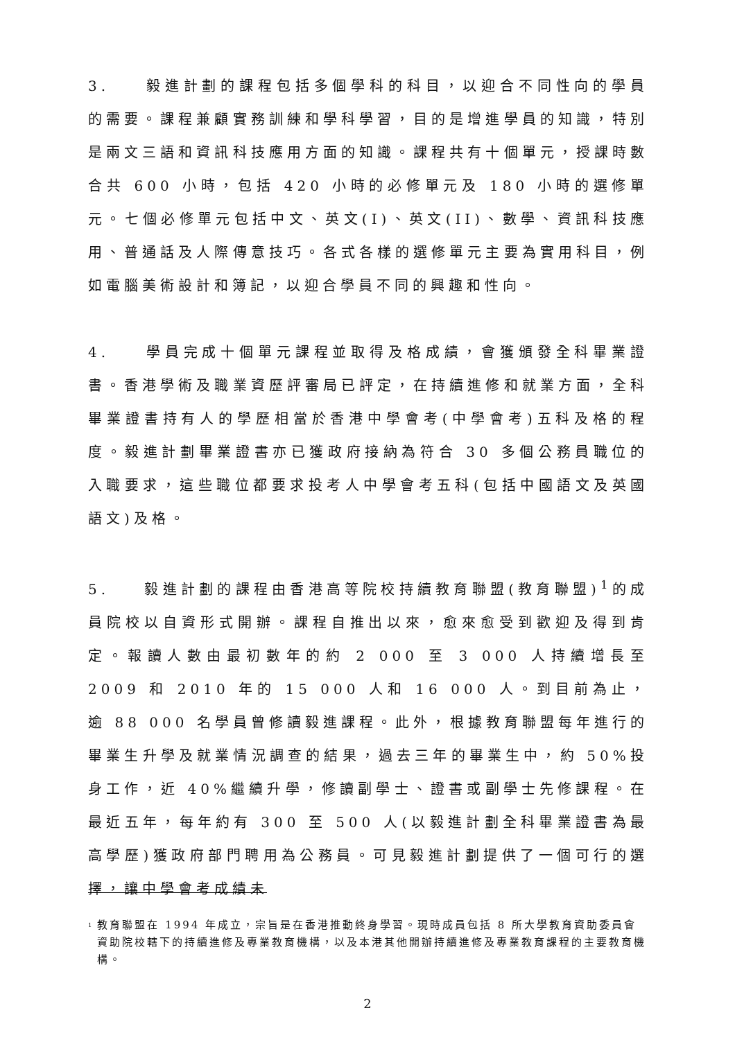3. 毅進計劃的課程包括多個學科的科目，以迎合不同性向的學員的需要。課程兼顧實務訓練和學科學習，目的是增進學員的知識，特別是兩文三語和資訊科技應用方面的知識。課程共有十個單元，授課時數合共 600 小時，包括 420 小時的必修單元及 180 小時的選修單元。七個必修單元包括中文、英文(I)、英文(II)、數學、資訊科技應用、普通話及人際傳意技巧。各式各樣的選修單元主要為實用科目，例如電腦美術設計和簿記，以迎合學員不同的興趣和性向。
4. 學員完成十個單元課程並取得及格成績，會獲頒發全科畢業證書。香港學術及職業資歷評審局已評定，在持續進修和就業方面，全科畢業證書持有人的學歷相當於香港中學會考(中學會考)五科及格的程度。毅進計劃畢業證書亦已獲政府接納為符合 30 多個公務員職位的入職要求，這些職位都要求投考人中學會考五科(包括中國語文及英國語文)及格。
5. 毅進計劃的課程由香港高等院校持續教育聯盟(教育聯盟)<sup>1</sup>的成員院校以自資形式開辦。課程自推出以來，愈來愈受到歡迎及得到肯定。報讀人數由最初數年的約 2 000 至 3 000 人持續增長至 2009 和 2010 年的 15 000 人和 16 000 人。到目前為止，逾 88 000 名學員曾修讀毅進課程。此外，根據教育聯盟每年進行的畢業生升學及就業情況調查的結果，過去三年的畢業生中，約 50%投身工作，近 40%繼續升學，修讀副學士、證書或副學士先修課程。在最近五年，每年約有 300 至 500 人(以毅進計劃全科畢業證書為最高學歷)獲政府部門聘用為公務員。可見毅進計劃提供了一個可行的選擇，讓中學會考成績未
<sup>1</sup> 教育聯盟在 1994 年成立，宗旨是在香港推動終身學習。現時成員包括 8 所大學教育資助委員會資助院校轄下的持續進修及專業教育機構，以及本港其他開辦持續進修及專業教育課程的主要教育機構。
2